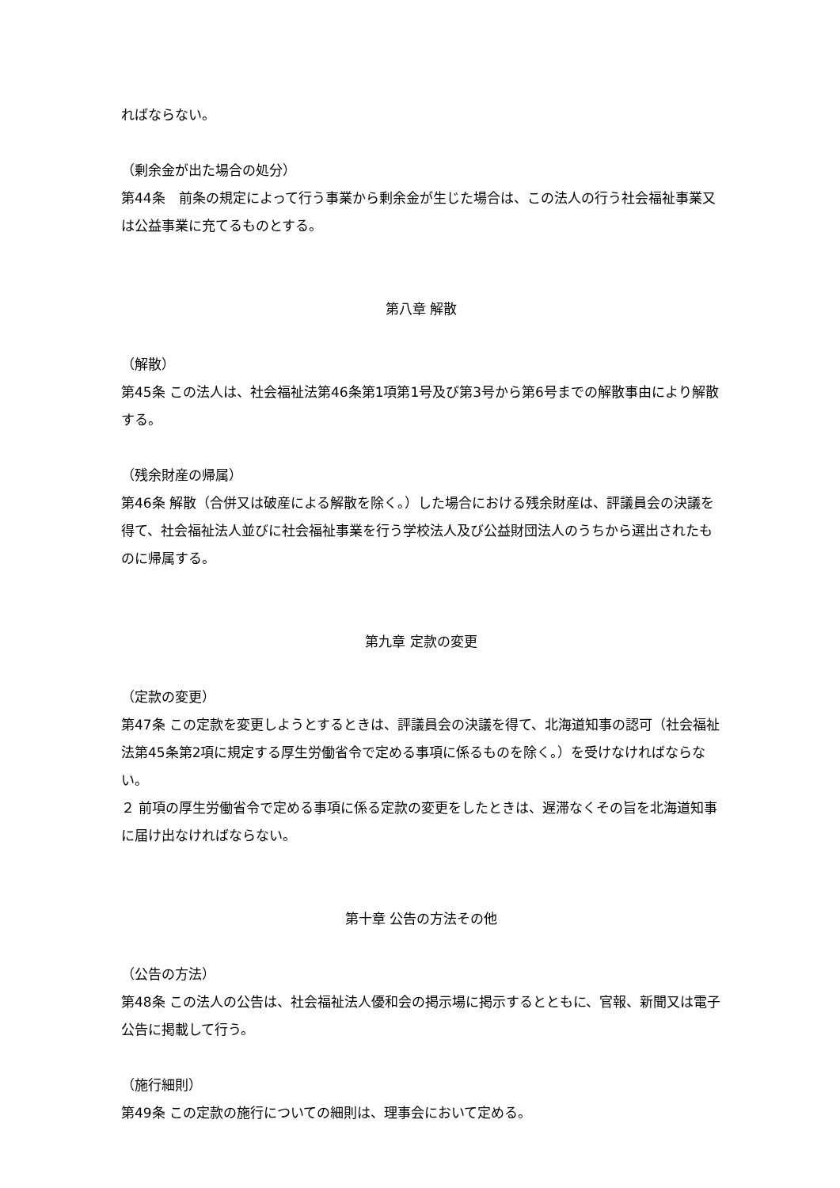ればならない。
（剰余金が出た場合の処分）
第44条　前条の規定によって行う事業から剰余金が生じた場合は、この法人の行う社会福祉事業又は公益事業に充てるものとする。
第八章 解散
（解散）
第45条 この法人は、社会福祉法第46条第1項第1号及び第3号から第6号までの解散事由により解散する。
（残余財産の帰属）
第46条 解散（合併又は破産による解散を除く。）した場合における残余財産は、評議員会の決議を得て、社会福祉法人並びに社会福祉事業を行う学校法人及び公益財団法人のうちから選出されたものに帰属する。
第九章 定款の変更
（定款の変更）
第47条 この定款を変更しようとするときは、評議員会の決議を得て、北海道知事の認可（社会福祉法第45条第2項に規定する厚生労働省令で定める事項に係るものを除く。）を受けなければならない。
２ 前項の厚生労働省令で定める事項に係る定款の変更をしたときは、遅滞なくその旨を北海道知事に届け出なければならない。
第十章 公告の方法その他
（公告の方法）
第48条 この法人の公告は、社会福祉法人優和会の掲示場に掲示するとともに、官報、新聞又は電子公告に掲載して行う。
（施行細則）
第49条 この定款の施行についての細則は、理事会において定める。